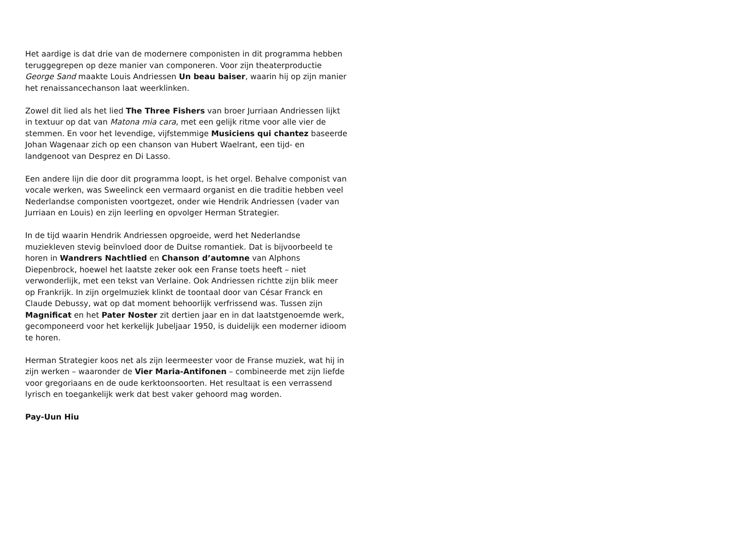Het aardige is dat drie van de modernere componisten in dit programma hebben teruggegrepen op deze manier van componeren. Voor zijn theaterproductie George Sand maakte Louis Andriessen Un beau baiser, waarin hij op zijn manier het renaissancechanson laat weerklinken.
Zowel dit lied als het lied The Three Fishers van broer Jurriaan Andriessen lijkt in textuur op dat van Matona mia cara, met een gelijk ritme voor alle vier de stemmen. En voor het levendige, vijfstemmige Musiciens qui chantez baseerde Johan Wagenaar zich op een chanson van Hubert Waelrant, een tijd- en landgenoot van Desprez en Di Lasso.
Een andere lijn die door dit programma loopt, is het orgel. Behalve componist van vocale werken, was Sweelinck een vermaard organist en die traditie hebben veel Nederlandse componisten voortgezet, onder wie Hendrik Andriessen (vader van Jurriaan en Louis) en zijn leerling en opvolger Herman Strategier.
In de tijd waarin Hendrik Andriessen opgroeide, werd het Nederlandse muziekleven stevig beïnvloed door de Duitse romantiek. Dat is bijvoorbeeld te horen in Wandrers Nachtlied en Chanson d’automne van Alphons Diepenbrock, hoewel het laatste zeker ook een Franse toets heeft – niet verwonderlijk, met een tekst van Verlaine. Ook Andriessen richtte zijn blik meer op Frankrijk. In zijn orgelmuziek klinkt de toontaal door van César Franck en Claude Debussy, wat op dat moment behoorlijk verfrissend was. Tussen zijn Magnificat en het Pater Noster zit dertien jaar en in dat laatstgenoemde werk, gecomponeerd voor het kerkelijk Jubeljaar 1950, is duidelijk een moderner idioom te horen.
Herman Strategier koos net als zijn leermeester voor de Franse muziek, wat hij in zijn werken – waaronder de Vier Maria-Antifonen – combineerde met zijn liefde voor gregoriaans en de oude kerktoonsoorten. Het resultaat is een verrassend lyrisch en toegankelijk werk dat best vaker gehoord mag worden.
Pay-Uun Hiu